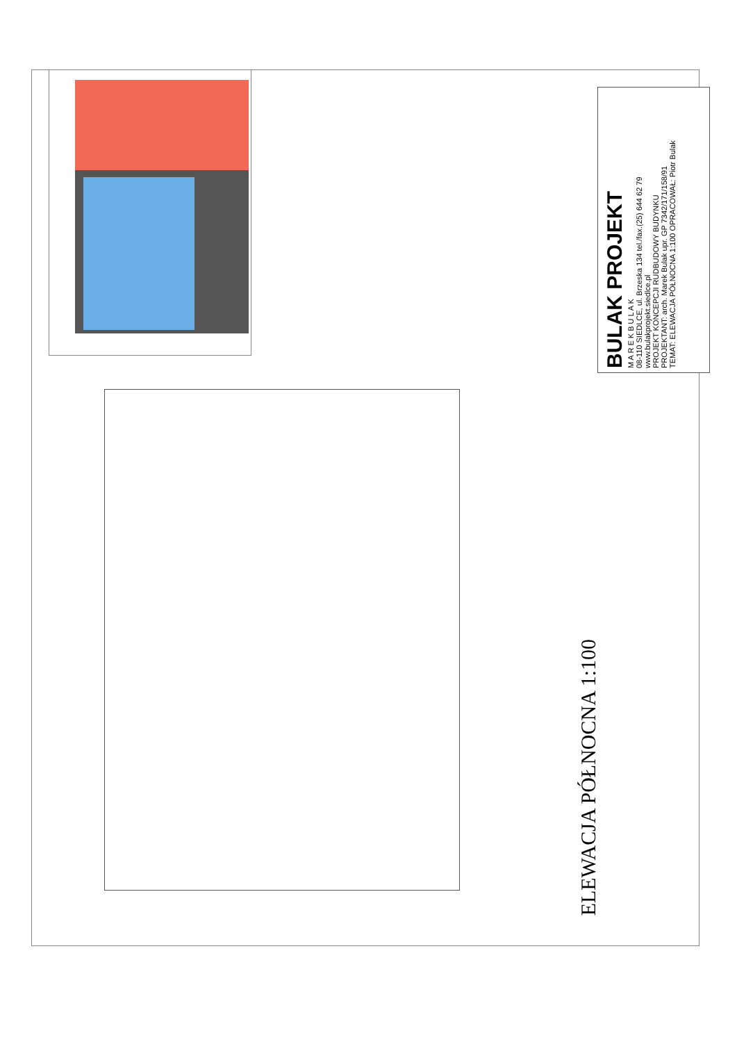BULAK PROJEKT
M A R E K B U L A K
08-110 SIEDLCE, ul. Brzeska 134 tel./fax.(25) 644 62 79 www.bulakprojekt.siedlce.pl
PROJEKT KONCEPCJI RUDBUDOWY BUDYNKU
PROJEKTANT: arch. Marek Bulak upr. GP 7342/171/158/91
TEMAT: ELEWACJA PÓŁNOCNA 1:100 OPRACOWAŁ: Piotr Bulak
ELEWACJA PÓŁNOCNA 1:100